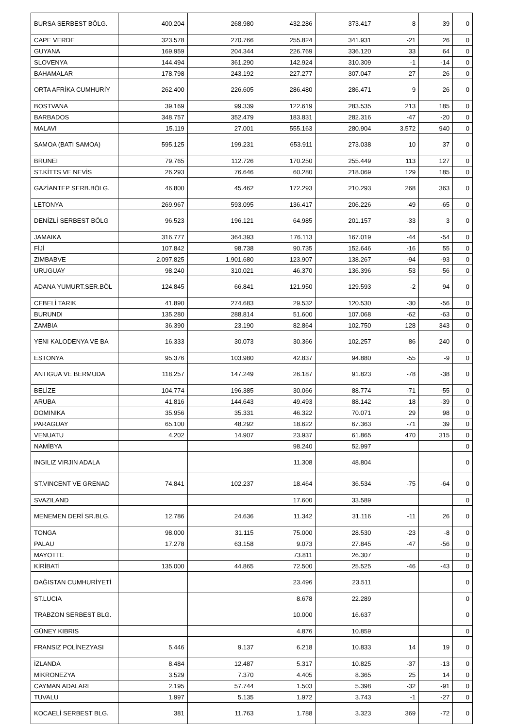| BURSA SERBEST BÖLG. | 400.204 | 268.980 | 432.286 | 373.417 | 8 | 39 | 0 |
| CAPE VERDE | 323.578 | 270.766 | 255.824 | 341.931 | -21 | 26 | 0 |
| GUYANA | 169.959 | 204.344 | 226.769 | 336.120 | 33 | 64 | 0 |
| SLOVENYA | 144.494 | 361.290 | 142.924 | 310.309 | -1 | -14 | 0 |
| BAHAMALAR | 178.798 | 243.192 | 227.277 | 307.047 | 27 | 26 | 0 |
| ORTA AFRİKA CUMHURİY | 262.400 | 226.605 | 286.480 | 286.471 | 9 | 26 | 0 |
| BOSTVANA | 39.169 | 99.339 | 122.619 | 283.535 | 213 | 185 | 0 |
| BARBADOS | 348.757 | 352.479 | 183.831 | 282.316 | -47 | -20 | 0 |
| MALAVI | 15.119 | 27.001 | 555.163 | 280.904 | 3.572 | 940 | 0 |
| SAMOA (BATI SAMOA) | 595.125 | 199.231 | 653.911 | 273.038 | 10 | 37 | 0 |
| BRUNEI | 79.765 | 112.726 | 170.250 | 255.449 | 113 | 127 | 0 |
| ST.KİTTS VE NEVİS | 26.293 | 76.646 | 60.280 | 218.069 | 129 | 185 | 0 |
| GAZİANTEP SERB.BÖLG. | 46.800 | 45.462 | 172.293 | 210.293 | 268 | 363 | 0 |
| LETONYA | 269.967 | 593.095 | 136.417 | 206.226 | -49 | -65 | 0 |
| DENİZLİ SERBEST BÖLG | 96.523 | 196.121 | 64.985 | 201.157 | -33 | 3 | 0 |
| JAMAIKA | 316.777 | 364.393 | 176.113 | 167.019 | -44 | -54 | 0 |
| FİJİ | 107.842 | 98.738 | 90.735 | 152.646 | -16 | 55 | 0 |
| ZIMBABVE | 2.097.825 | 1.901.680 | 123.907 | 138.267 | -94 | -93 | 0 |
| URUGUAY | 98.240 | 310.021 | 46.370 | 136.396 | -53 | -56 | 0 |
| ADANA YUMURT.SER.BÖL | 124.845 | 66.841 | 121.950 | 129.593 | -2 | 94 | 0 |
| CEBELİ TARIK | 41.890 | 274.683 | 29.532 | 120.530 | -30 | -56 | 0 |
| BURUNDI | 135.280 | 288.814 | 51.600 | 107.068 | -62 | -63 | 0 |
| ZAMBIA | 36.390 | 23.190 | 82.864 | 102.750 | 128 | 343 | 0 |
| YENI KALODENYA VE BA | 16.333 | 30.073 | 30.366 | 102.257 | 86 | 240 | 0 |
| ESTONYA | 95.376 | 103.980 | 42.837 | 94.880 | -55 | -9 | 0 |
| ANTIGUA VE BERMUDA | 118.257 | 147.249 | 26.187 | 91.823 | -78 | -38 | 0 |
| BELİZE | 104.774 | 196.385 | 30.066 | 88.774 | -71 | -55 | 0 |
| ARUBA | 41.816 | 144.643 | 49.493 | 88.142 | 18 | -39 | 0 |
| DOMINIKA | 35.956 | 35.331 | 46.322 | 70.071 | 29 | 98 | 0 |
| PARAGUAY | 65.100 | 48.292 | 18.622 | 67.363 | -71 | 39 | 0 |
| VENUATU | 4.202 | 14.907 | 23.937 | 61.865 | 470 | 315 | 0 |
| NAMİBYA | | | 98.240 | 52.997 | | | 0 |
| INGILIZ VIRJIN ADALA | | | 11.308 | 48.804 | | | 0 |
| ST.VINCENT VE GRENAD | 74.841 | 102.237 | 18.464 | 36.534 | -75 | -64 | 0 |
| SVAZILAND | | | 17.600 | 33.589 | | | 0 |
| MENEMEN DERİ SR.BLG. | 12.786 | 24.636 | 11.342 | 31.116 | -11 | 26 | 0 |
| TONGA | 98.000 | 31.115 | 75.000 | 28.530 | -23 | -8 | 0 |
| PALAU | 17.278 | 63.158 | 9.073 | 27.845 | -47 | -56 | 0 |
| MAYOTTE | | | 73.811 | 26.307 | | | 0 |
| KİRİBATİ | 135.000 | 44.865 | 72.500 | 25.525 | -46 | -43 | 0 |
| DAĞISTAN CUMHURİYETİ | | | 23.496 | 23.511 | | | 0 |
| ST.LUCIA | | | 8.678 | 22.289 | | | 0 |
| TRABZON SERBEST BLG. | | | 10.000 | 16.637 | | | 0 |
| GÜNEY KIBRIS | | | 4.876 | 10.859 | | | 0 |
| FRANSIZ POLİNEZYASI | 5.446 | 9.137 | 6.218 | 10.833 | 14 | 19 | 0 |
| İZLANDA | 8.484 | 12.487 | 5.317 | 10.825 | -37 | -13 | 0 |
| MİKRONEZYA | 3.529 | 7.370 | 4.405 | 8.365 | 25 | 14 | 0 |
| CAYMAN ADALARI | 2.195 | 57.744 | 1.503 | 5.398 | -32 | -91 | 0 |
| TUVALU | 1.997 | 5.135 | 1.972 | 3.743 | -1 | -27 | 0 |
| KOCAELİ SERBEST BLG. | 381 | 11.763 | 1.788 | 3.323 | 369 | -72 | 0 |